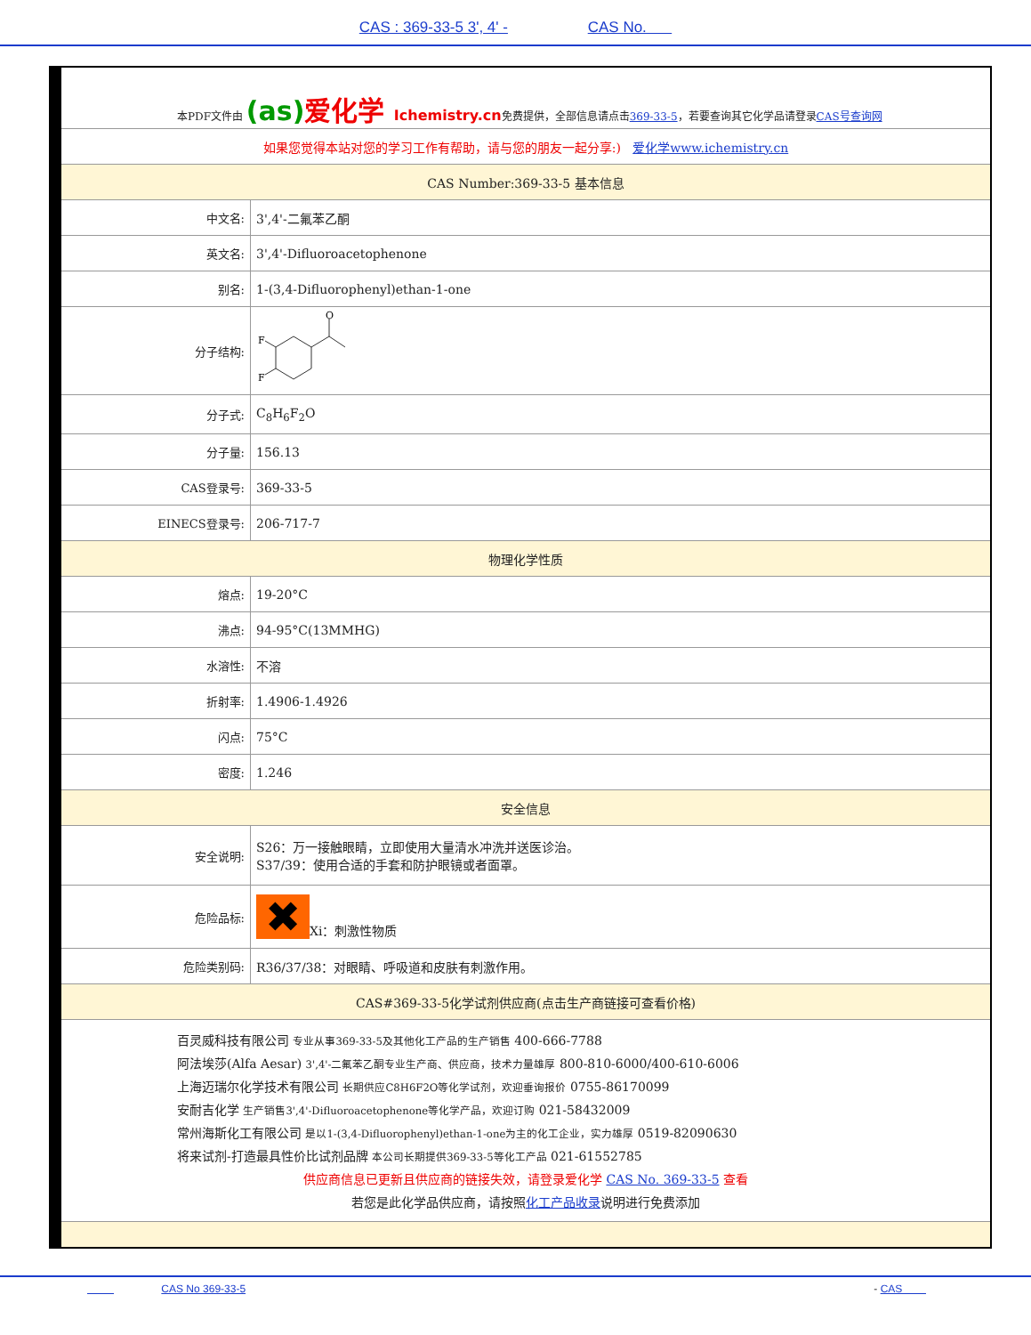CAS : 369-33-5 3', 4' - CAS No.
| 本PDF文件由 (as) 爱化学 Ichemistry.cn 免费提供，全部信息请点击 369-33-5 ，若要查询其它化学品请登录 CAS号查询网 | |
| 如果您觉得本站对您的学习工作有帮助，请与您的朋友一起分享:) 爱化学www.ichemistry.cn | |
| CAS Number:369-33-5 基本信息 | |
| 中文名: | 3',4'-二氟苯乙酮 |
| 英文名: | 3',4'-Difluoroacetophenone |
| 别名: | 1-(3,4-Difluorophenyl)ethan-1-one |
| 分子结构: | O F F |
| 分子式: | C<sub>8</sub>H<sub>6</sub>F<sub>2</sub>O |
| 分子量: | 156.13 |
| CAS登录号: | 369-33-5 |
| EINECS登录号: | 206-717-7 |
| 物理化学性质 | |
| 熔点: | 19-20°C |
| 沸点: | 94-95°C(13MMHG) |
| 水溶性: | 不溶 |
| 折射率: | 1.4906-1.4926 |
| 闪点: | 75°C |
| 密度: | 1.246 |
| 安全信息 | |
| 安全说明: | S26：万一接触眼睛，立即使用大量清水冲洗并送医诊治。 S37/39：使用合适的手套和防护眼镜或者面罩。 |
| 危险品标: | ✖ Xi：刺激性物质 |
| 危险类别码: | R36/37/38：对眼睛、呼吸道和皮肤有刺激作用。 |
| CAS#369-33-5化学试剂供应商(点击生产商链接可查看价格) | |
| 百灵威科技有限公司 专业从事369-33-5及其他化工产品的生产销售 400-666-7788 阿法埃莎(Alfa Aesar) 3',4'-二氟苯乙酮专业生产商、供应商，技术力量雄厚 800-810-6000/400-610-6006 上海迈瑞尔化学技术有限公司 长期供应C8H6F2O等化学试剂，欢迎垂询报价 0755-86170099 安耐吉化学 生产销售3',4'-Difluoroacetophenone等化学产品，欢迎订购 021-58432009 常州海斯化工有限公司 是以1-(3,4-Difluorophenyl)ethan-1-one为主的化工企业，实力雄厚 0519-82090630 将来试剂-打造最具性价比试剂品牌 本公司长期提供369-33-5等化工产品 021-61552785 供应商信息已更新且供应商的链接失效，请登录爱化学 CAS No. 369-33-5 查看 若您是此化学品供应商，请按照 化工产品收录 说明进行免费添加 | |
CAS No 369-33-5 - CAS